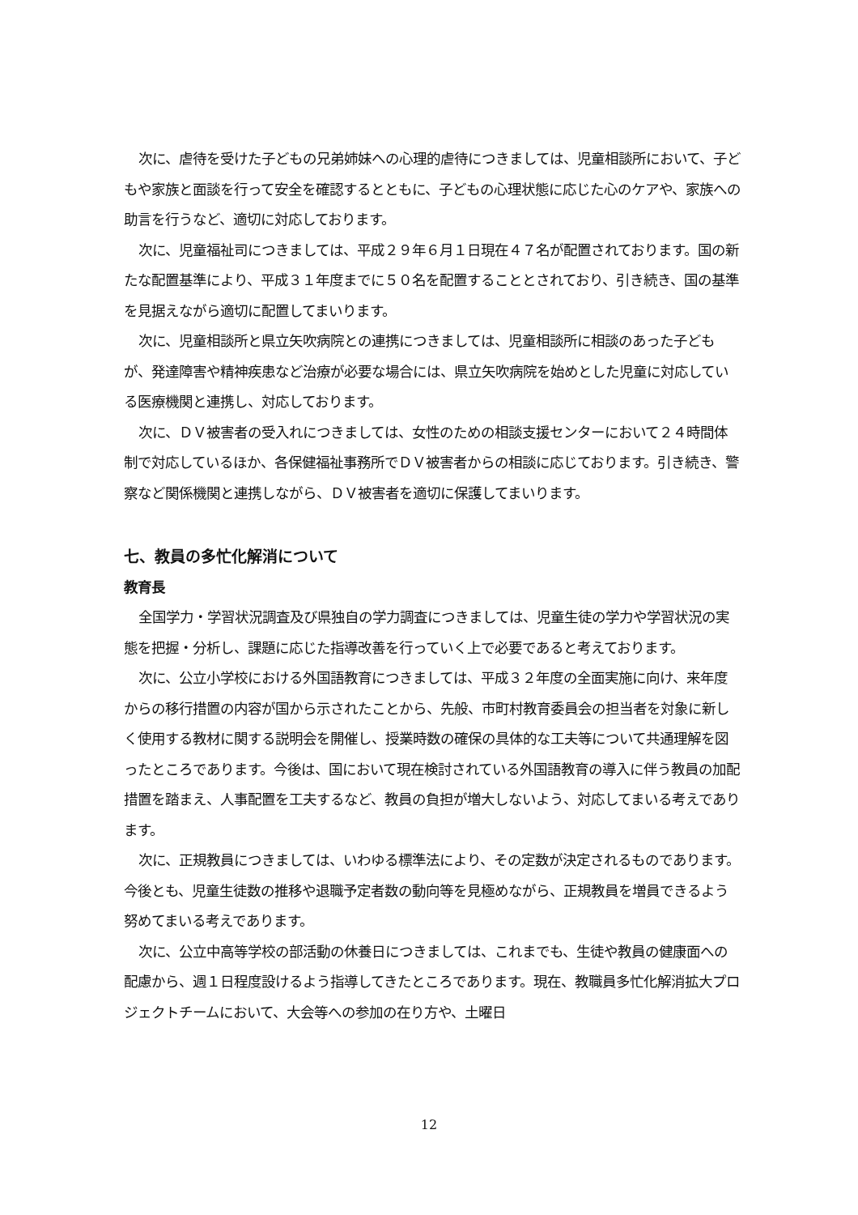次に、虐待を受けた子どもの兄弟姉妹への心理的虐待につきましては、児童相談所において、子どもや家族と面談を行って安全を確認するとともに、子どもの心理状態に応じた心のケアや、家族への助言を行うなど、適切に対応しております。
次に、児童福祉司につきましては、平成２９年６月１日現在４７名が配置されております。国の新たな配置基準により、平成３１年度までに５０名を配置することとされており、引き続き、国の基準を見据えながら適切に配置してまいります。
次に、児童相談所と県立矢吹病院との連携につきましては、児童相談所に相談のあった子どもが、発達障害や精神疾患など治療が必要な場合には、県立矢吹病院を始めとした児童に対応している医療機関と連携し、対応しております。
次に、ＤＶ被害者の受入れにつきましては、女性のための相談支援センターにおいて２４時間体制で対応しているほか、各保健福祉事務所でＤＶ被害者からの相談に応じております。引き続き、警察など関係機関と連携しながら、ＤＶ被害者を適切に保護してまいります。
七、教員の多忙化解消について
教育長
全国学力・学習状況調査及び県独自の学力調査につきましては、児童生徒の学力や学習状況の実態を把握・分析し、課題に応じた指導改善を行っていく上で必要であると考えております。
次に、公立小学校における外国語教育につきましては、平成３２年度の全面実施に向け、来年度からの移行措置の内容が国から示されたことから、先般、市町村教育委員会の担当者を対象に新しく使用する教材に関する説明会を開催し、授業時数の確保の具体的な工夫等について共通理解を図ったところであります。今後は、国において現在検討されている外国語教育の導入に伴う教員の加配措置を踏まえ、人事配置を工夫するなど、教員の負担が増大しないよう、対応してまいる考えであります。
次に、正規教員につきましては、いわゆる標準法により、その定数が決定されるものであります。今後とも、児童生徒数の推移や退職予定者数の動向等を見極めながら、正規教員を増員できるよう努めてまいる考えであります。
次に、公立中高等学校の部活動の休養日につきましては、これまでも、生徒や教員の健康面への配慮から、週１日程度設けるよう指導してきたところであります。現在、教職員多忙化解消拡大プロジェクトチームにおいて、大会等への参加の在り方や、土曜日
12